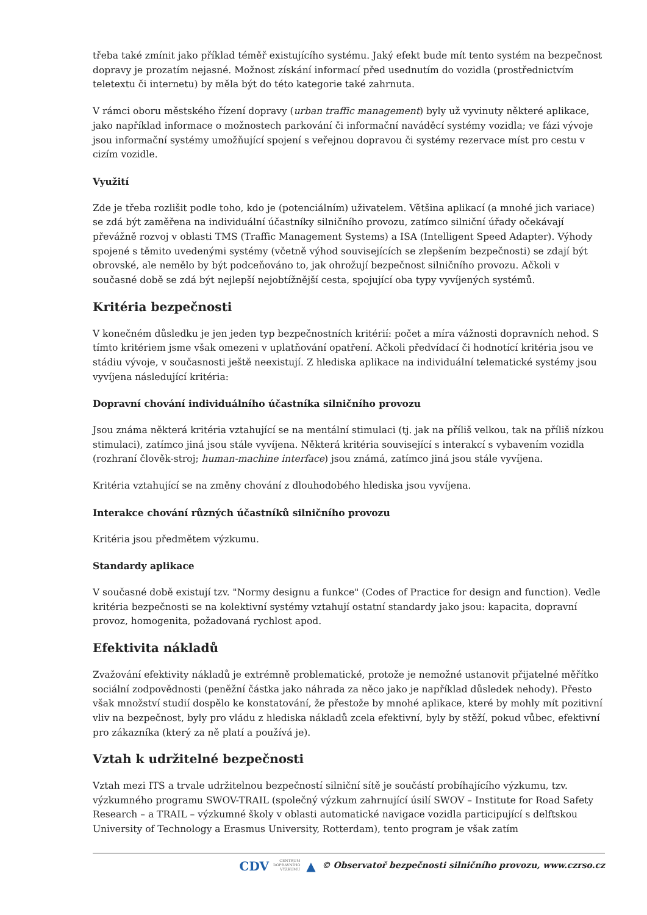třeba také zmínit jako příklad téměř existujícího systému. Jaký efekt bude mít tento systém na bezpečnost dopravy je prozatím nejasné. Možnost získání informací před usednutím do vozidla (prostřednictvím teletextu či internetu) by měla být do této kategorie také zahrnuta.
V rámci oboru městského řízení dopravy (urban traffic management) byly už vyvinuty některé aplikace, jako například informace o možnostech parkování či informační naváděcí systémy vozidla; ve fázi vývoje jsou informační systémy umožňující spojení s veřejnou dopravou či systémy rezervace míst pro cestu v cizím vozidle.
Využití
Zde je třeba rozlišit podle toho, kdo je (potenciálním) uživatelem. Většina aplikací (a mnohé jich variace) se zdá být zaměřena na individuální účastníky silničního provozu, zatímco silniční úřady očekávají převážně rozvoj v oblasti TMS (Traffic Management Systems) a ISA (Intelligent Speed Adapter). Výhody spojené s těmito uvedenými systémy (včetně výhod souvisejících se zlepšením bezpečnosti) se zdají být obrovské, ale nemělo by být podceňováno to, jak ohrožují bezpečnost silničního provozu. Ačkoli v současné době se zdá být nejlepší nejobtížnější cesta, spojující oba typy vyvíjených systémů.
Kritéria bezpečnosti
V konečném důsledku je jen jeden typ bezpečnostních kritérií: počet a míra vážnosti dopravních nehod. S tímto kritériem jsme však omezeni v uplatňování opatření. Ačkoli předvídací či hodnotící kritéria jsou ve stádiu vývoje, v současnosti ještě neexistují. Z hlediska aplikace na individuální telematické systémy jsou vyvíjena následující kritéria:
Dopravní chování individuálního účastníka silničního provozu
Jsou známa některá kritéria vztahující se na mentální stimulaci (tj. jak na příliš velkou, tak na příliš nízkou stimulaci), zatímco jiná jsou stále vyvíjena. Některá kritéria související s interakcí s vybavením vozidla (rozhraní člověk-stroj; human-machine interface) jsou známá, zatímco jiná jsou stále vyvíjena.
Kritéria vztahující se na změny chování z dlouhodobého hlediska jsou vyvíjena.
Interakce chování různých účastníků silničního provozu
Kritéria jsou předmětem výzkumu.
Standardy aplikace
V současné době existují tzv. "Normy designu a funkce" (Codes of Practice for design and function). Vedle kritéria bezpečnosti se na kolektivní systémy vztahují ostatní standardy jako jsou: kapacita, dopravní provoz, homogenita, požadovaná rychlost apod.
Efektivita nákladů
Zvažování efektivity nákladů je extrémně problematické, protože je nemožné ustanovit přijatelné měřítko sociální zodpovědnosti (peněžní částka jako náhrada za něco jako je například důsledek nehody). Přesto však množství studií dospělo ke konstatování, že přestože by mnohé aplikace, které by mohly mít pozitivní vliv na bezpečnost, byly pro vládu z hlediska nákladů zcela efektivní, byly by stěží, pokud vůbec, efektivní pro zákazníka (který za ně platí a používá je).
Vztah k udržitelné bezpečnosti
Vztah mezi ITS a trvale udržitelnou bezpečností silniční sítě je součástí probíhajícího výzkumu, tzv. výzkumného programu SWOV-TRAIL (společný výzkum zahrnující úsilí SWOV – Institute for Road Safety Research – a TRAIL – výzkumné školy v oblasti automatické navigace vozidla participující s delftskou University of Technology a Erasmus University, Rotterdam), tento program je však zatím
CDV CENTRUM
DOPRAVNÍHO
VÝZKUMU ▲ © Observatoř bezpečnosti silničního provozu, www.czrso.cz